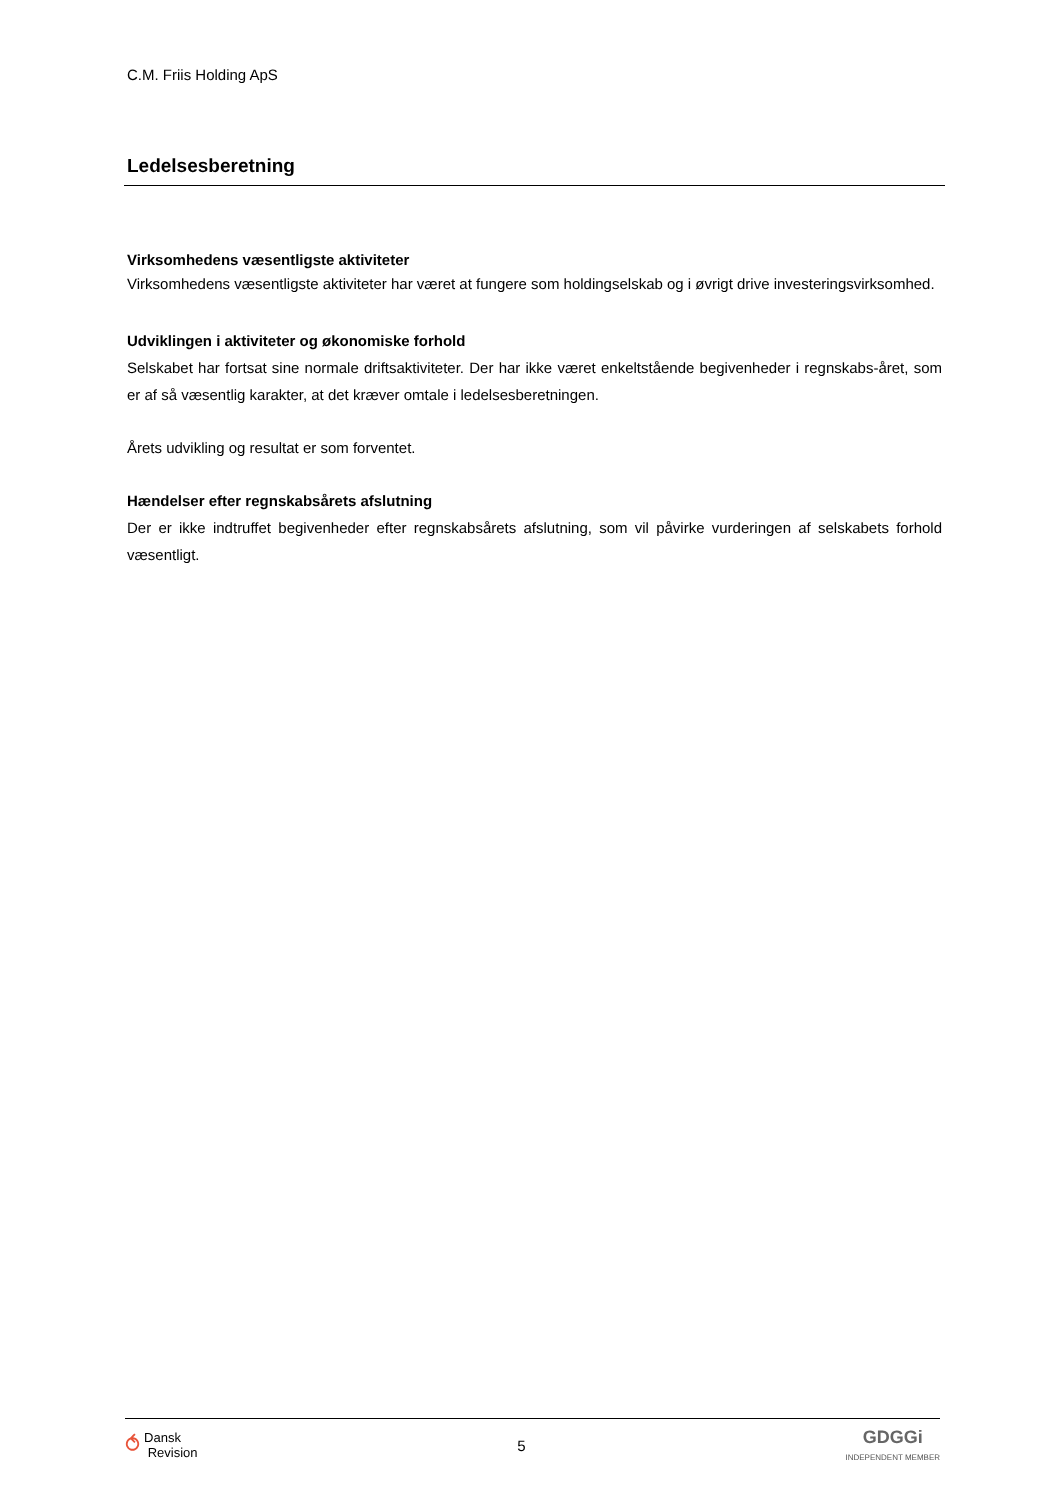C.M. Friis Holding ApS
Ledelsesberetning
Virksomhedens væsentligste aktiviteter
Virksomhedens væsentligste aktiviteter har været at fungere som holdingselskab og i øvrigt drive investeringsvirksomhed.
Udviklingen i aktiviteter og økonomiske forhold
Selskabet har fortsat sine normale driftsaktiviteter. Der har ikke været enkeltstående begivenheder i regnskabs-året, som er af så væsentlig karakter, at det kræver omtale i ledelsesberetningen.
Årets udvikling og resultat er som forventet.
Hændelser efter regnskabsårets afslutning
Der er ikke indtruffet begivenheder efter regnskabsårets afslutning, som vil påvirke vurderingen af selskabets forhold væsentligt.
⥀ Dansk
Revision
5
GDGGi
INDEPENDENT MEMBER